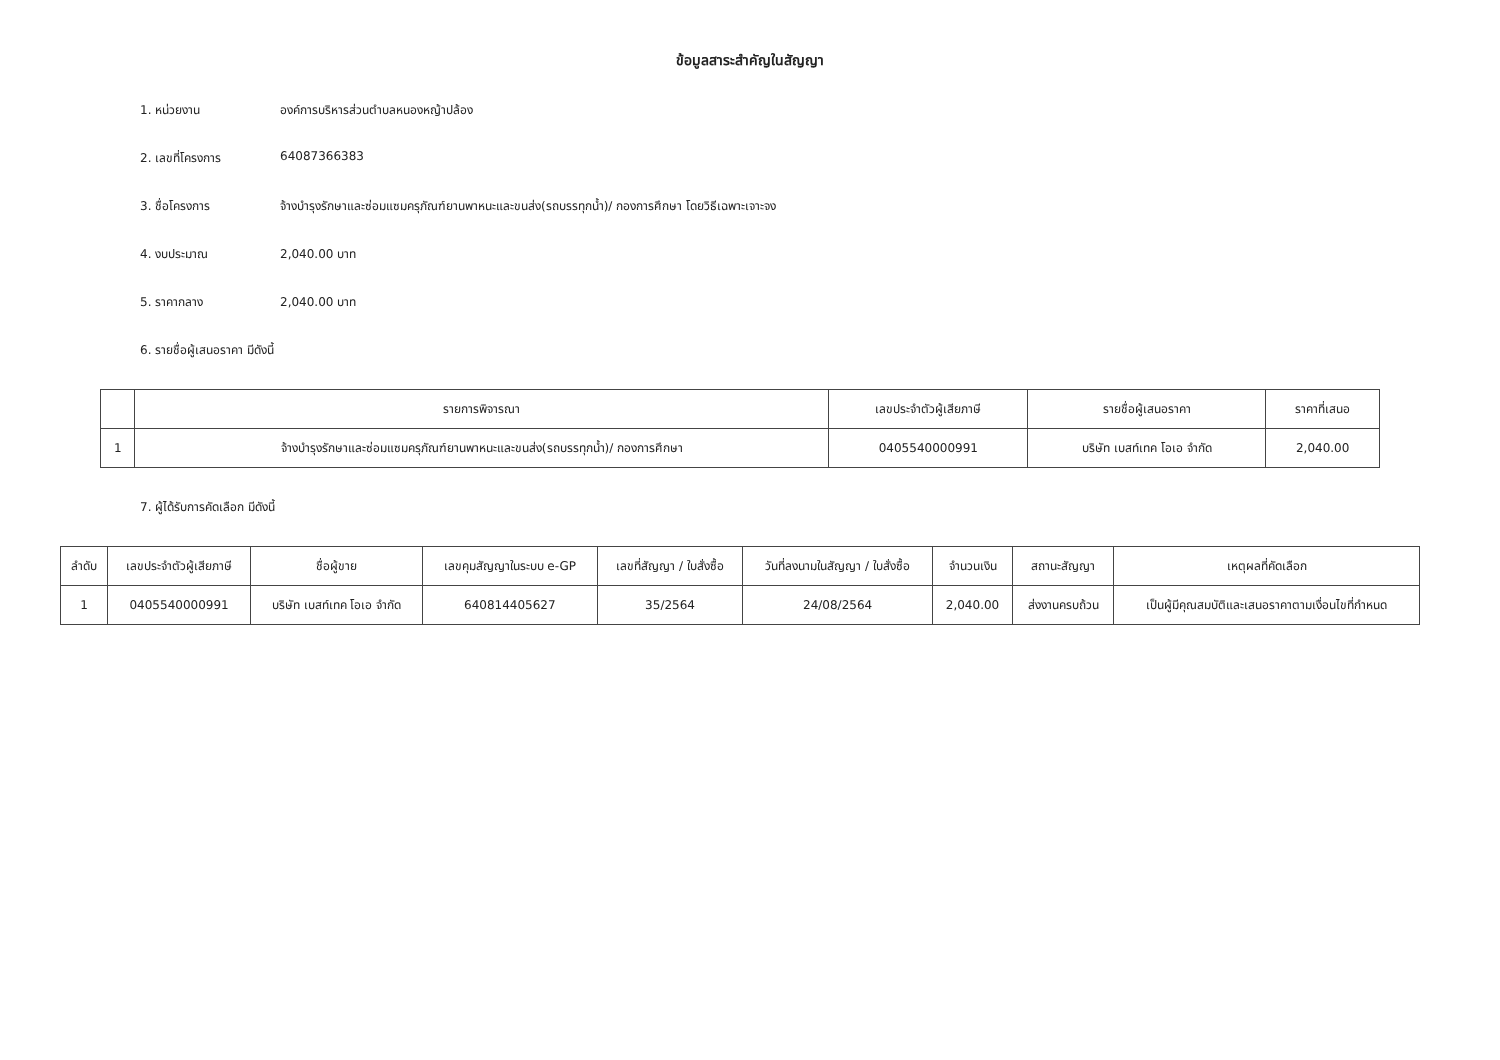ข้อมูลสาระสำคัญในสัญญา
1. หน่วยงาน องค์การบริหารส่วนตำบลหนองหญ้าปล้อง
2. เลขที่โครงการ 64087366383
3. ชื่อโครงการ จ้างบำรุงรักษาและซ่อมแซมครุภัณฑ์ยานพาหนะและขนส่ง(รถบรรทุกน้ำ)/ กองการศึกษา โดยวิธีเฉพาะเจาะจง
4. งบประมาณ 2,040.00 บาท
5. ราคากลาง 2,040.00 บาท
6. รายชื่อผู้เสนอราคา มีดังนี้
| | รายการพิจารณา | เลขประจำตัวผู้เสียภาษี | รายชื่อผู้เสนอราคา | ราคาที่เสนอ |
| --- | --- | --- | --- | --- |
| 1 | จ้างบำรุงรักษาและซ่อมแซมครุภัณฑ์ยานพาหนะและขนส่ง(รถบรรทุกน้ำ)/ กองการศึกษา | 0405540000991 | บริษัท เบสท์เทค โอเอ จำกัด | 2,040.00 |
7. ผู้ได้รับการคัดเลือก มีดังนี้
| ลำดับ | เลขประจำตัวผู้เสียภาษี | ชื่อผู้ขาย | เลขคุมสัญญาในระบบ e-GP | เลขที่สัญญา / ใบสั่งซื้อ | วันที่ลงนามในสัญญา / ใบสั่งซื้อ | จำนวนเงิน | สถานะสัญญา | เหตุผลที่คัดเลือก |
| --- | --- | --- | --- | --- | --- | --- | --- | --- |
| 1 | 0405540000991 | บริษัท เบสท์เทค โอเอ จำกัด | 640814405627 | 35/2564 | 24/08/2564 | 2,040.00 | ส่งงานครบถ้วน | เป็นผู้มีคุณสมบัติและเสนอราคาตามเงื่อนไขที่กำหนด |